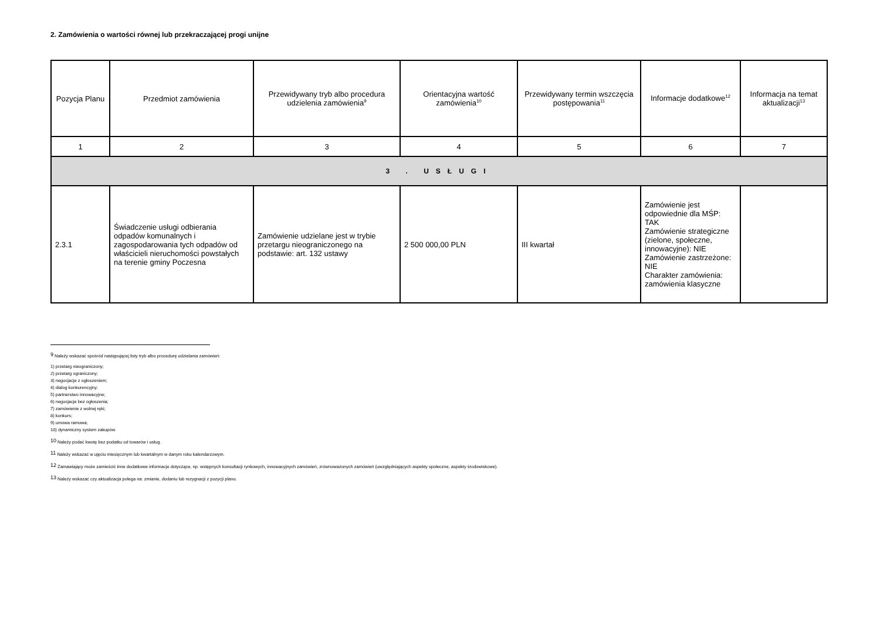2. Zamówienia o wartości równej lub przekraczającej progi unijne
| Pozycja Planu | Przedmiot zamówienia | Przewidywany tryb albo procedura udzielenia zamówienia<sup>9</sup> | Orientacyjna wartość zamówienia<sup>10</sup> | Przewidywany termin wszczęcia postępowania<sup>11</sup> | Informacje dodatkowe<sup>12</sup> | Informacja na temat aktualizacji<sup>13</sup> |
| --- | --- | --- | --- | --- | --- | --- |
| 1 | 2 | 3 | 4 | 5 | 6 | 7 |
| 3 . USŁUGI | | | | | | |
| 2.3.1 | Świadczenie usługi odbierania odpadów komunalnych i zagospodarowania tych odpadów od właścicieli nieruchomości powstałych na terenie gminy Poczesna | Zamówienie udzielane jest w trybie przetargu nieograniczonego na podstawie: art. 132 ustawy | 2 500 000,00 PLN | III kwartał | Zamówienie jest odpowiednie dla MŚP: TAK Zamówienie strategiczne (zielone, społeczne, innowacyjne): NIE Zamówienie zastrzeżone: NIE Charakter zamówienia: zamówienia klasyczne | |
<sup>9</sup> Należy wskazać spośród następującej listy tryb albo procedurę udzielania zamówień:
1) przetarg nieograniczony;
2) przetarg ograniczony;
3) negocjacje z ogłoszeniem;
4) dialog konkurencyjny;
5) partnerstwo innowacyjne;
6) negocjacje bez ogłoszenia;
7) zamówienie z wolnej ręki;
8) konkurs;
9) umowa ramowa;
10) dynamiczny system zakupów.
<sup>10</sup> Należy podać kwotę bez podatku od towarów i usług.
<sup>11</sup> Należy wskazać w ujęciu miesięcznym lub kwartalnym w danym roku kalendarzowym.
<sup>12</sup> Zamawiający może zamieścić inne dodatkowe informacje dotyczące, np. wstępnych konsultacji rynkowych, innowacyjnych zamówień, zrównoważonych zamówień (uwzględniających aspekty społeczne, aspekty środowiskowe).
<sup>13</sup> Należy wskazać czy aktualizacja polega na: zmianie, dodaniu lub rezygnacji z pozycji planu.